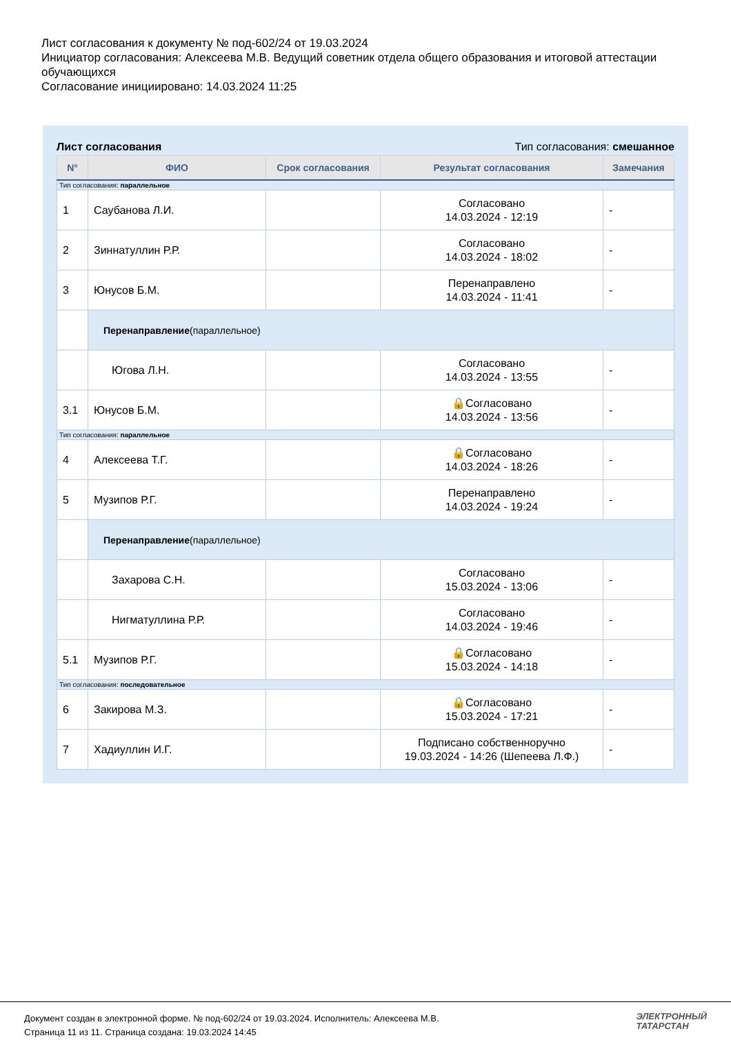Лист согласования к документу № под-602/24 от 19.03.2024
Инициатор согласования: Алексеева М.В. Ведущий советник отдела общего образования и итоговой аттестации обучающихся
Согласование инициировано: 14.03.2024 11:25
Лист согласования Тип согласования: смешанное
| N° | ФИО | Срок согласования | Результат согласования | Замечания |
| --- | --- | --- | --- | --- |
| Тип согласования: параллельное | | | | |
| 1 | Саубанова Л.И. | | Согласовано 14.03.2024 - 12:19 | - |
| 2 | Зиннатуллин Р.Р. | | Согласовано 14.03.2024 - 18:02 | - |
| 3 | Юнусов Б.М. | | Перенаправлено 14.03.2024 - 11:41 | - |
| | Перенаправление (параллельное) | | | |
| | Югова Л.Н. | | Согласовано 14.03.2024 - 13:55 | - |
| 3.1 | Юнусов Б.М. | | 🔒Согласовано 14.03.2024 - 13:56 | - |
| Тип согласования: параллельное | | | | |
| 4 | Алексеева Т.Г. | | 🔒Согласовано 14.03.2024 - 18:26 | - |
| 5 | Музипов Р.Г. | | Перенаправлено 14.03.2024 - 19:24 | - |
| | Перенаправление (параллельное) | | | |
| | Захарова С.Н. | | Согласовано 15.03.2024 - 13:06 | - |
| | Нигматуллина Р.Р. | | Согласовано 14.03.2024 - 19:46 | - |
| 5.1 | Музипов Р.Г. | | 🔒Согласовано 15.03.2024 - 14:18 | - |
| Тип согласования: последовательное | | | | |
| 6 | Закирова М.З. | | 🔒Согласовано 15.03.2024 - 17:21 | - |
| 7 | Хадиуллин И.Г. | | Подписано собственноручно 19.03.2024 - 14:26 (Шепеева Л.Ф.) | - |
Документ создан в электронной форме. № под-602/24 от 19.03.2024. Исполнитель: Алексеева М.В.
Страница 11 из 11. Страница создана: 19.03.2024 14:45
ЭЛЕКТРОННЫЙ
ТАТАРСТАН